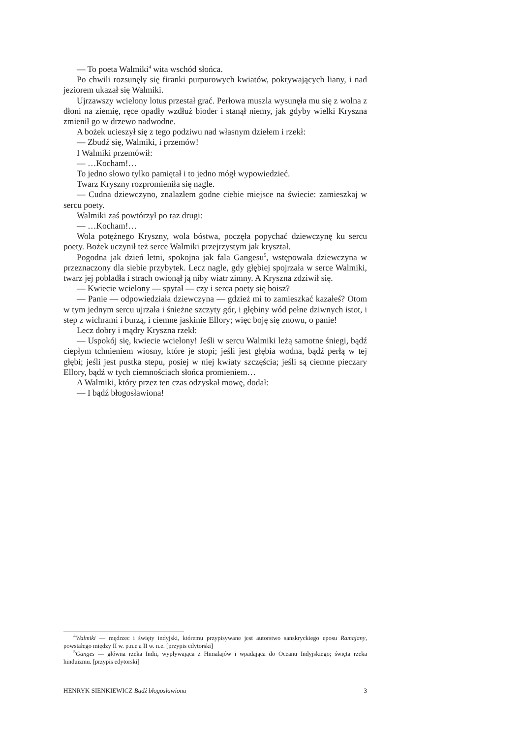— To poeta Walmiki<sup>4</sup> wita wschód słońca.
Po chwili rozsunęły się firanki purpurowych kwiatów, pokrywających liany, i nad jeziorem ukazał się Walmiki.
Ujrzawszy wcielony lotus przestał grać. Perłowa muszla wysunęła mu się z wolna z dłoni na ziemię, ręce opadły wzdłuż bioder i stanął niemy, jak gdyby wielki Kryszna zmienił go w drzewo nadwodne.
A bożek ucieszył się z tego podziwu nad własnym dziełem i rzekł:
— Zbudź się, Walmiki, i przemów!
I Walmiki przemówił:
— …Kocham!…
To jedno słowo tylko pamiętał i to jedno mógł wypowiedzieć.
Twarz Kryszny rozpromieniła się nagle.
— Cudna dziewczyno, znalazłem godne ciebie miejsce na świecie: zamieszkaj w sercu poety.
Walmiki zaś powtórzył po raz drugi:
— …Kocham!…
Wola potężnego Kryszny, wola bóstwa, poczęła popychać dziewczynę ku sercu poety. Bożek uczynił też serce Walmiki przejrzystym jak kryształ.
Pogodna jak dzień letni, spokojna jak fala Gangesu<sup>5</sup>, wstępowała dziewczyna w przeznaczony dla siebie przybytek. Lecz nagle, gdy głębiej spojrzała w serce Walmiki, twarz jej pobladła i strach owionął ją niby wiatr zimny. A Kryszna zdziwił się.
— Kwiecie wcielony — spytał — czy i serca poety się boisz?
— Panie — odpowiedziała dziewczyna — gdzież mi to zamieszkać kazałeś? Otom w tym jednym sercu ujrzała i śnieżne szczyty gór, i głębiny wód pełne dziwnych istot, i step z wichrami i burzą, i ciemne jaskinie Ellory; więc boję się znowu, o panie!
Lecz dobry i mądry Kryszna rzekł:
— Uspokój się, kwiecie wcielony! Jeśli w sercu Walmiki leżą samotne śniegi, bądź ciepłym tchnieniem wiosny, które je stopi; jeśli jest głębia wodna, bądź perłą w tej głębi; jeśli jest pustka stepu, posiej w niej kwiaty szczęścia; jeśli są ciemne pieczary Ellory, bądź w tych ciemnościach słońca promieniem…
A Walmiki, który przez ten czas odzyskał mowę, dodał:
— I bądź błogosławiona!
<sup>4</sup> Walmiki — mędrzec i święty indyjski, któremu przypisywane jest autorstwo sanskryckiego eposu Ramajany, powstałego między II w. p.n.e a II w. n.e. [przypis edytorski]
<sup>5</sup> Ganges — główna rzeka Indii, wypływająca z Himalajów i wpadająca do Oceanu Indyjskiego; święta rzeka hinduizmu. [przypis edytorski]
HENRYK SIENKIEWICZ Bądź błogosławiona 3